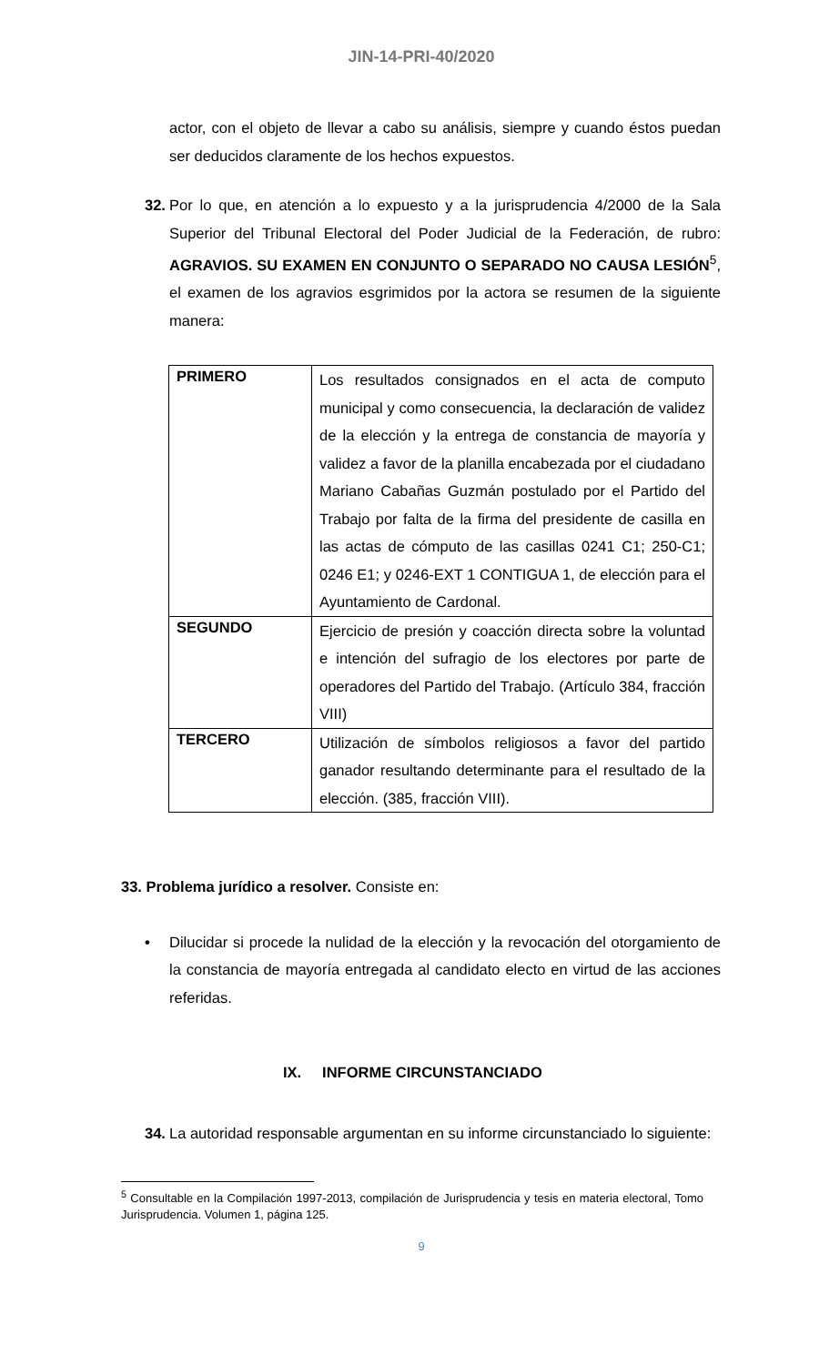JIN-14-PRI-40/2020
actor, con el objeto de llevar a cabo su análisis, siempre y cuando éstos puedan ser deducidos claramente de los hechos expuestos.
32.
Por lo que, en atención a lo expuesto y a la jurisprudencia 4/2000 de la Sala Superior del Tribunal Electoral del Poder Judicial de la Federación, de rubro: AGRAVIOS. SU EXAMEN EN CONJUNTO O SEPARADO NO CAUSA LESIÓN<sup>5</sup>, el examen de los agravios esgrimidos por la actora se resumen de la siguiente manera:
| PRIMERO | Los resultados consignados en el acta de computo municipal y como consecuencia, la declaración de validez de la elección y la entrega de constancia de mayoría y validez a favor de la planilla encabezada por el ciudadano Mariano Cabañas Guzmán postulado por el Partido del Trabajo por falta de la firma del presidente de casilla en las actas de cómputo de las casillas 0241 C1; 250-C1; 0246 E1; y 0246-EXT 1 CONTIGUA 1, de elección para el Ayuntamiento de Cardonal. |
| SEGUNDO | Ejercicio de presión y coacción directa sobre la voluntad e intención del sufragio de los electores por parte de operadores del Partido del Trabajo. (Artículo 384, fracción VIII) |
| TERCERO | Utilización de símbolos religiosos a favor del partido ganador resultando determinante para el resultado de la elección. (385, fracción VIII). |
33. Problema jurídico a resolver. Consiste en:
• Dilucidar si procede la nulidad de la elección y la revocación del otorgamiento de la constancia de mayoría entregada al candidato electo en virtud de las acciones referidas.
IX. INFORME CIRCUNSTANCIADO
34.
La autoridad responsable argumentan en su informe circunstanciado lo siguiente:
<sup>5</sup> Consultable en la Compilación 1997-2013, compilación de Jurisprudencia y tesis en materia electoral, Tomo Jurisprudencia. Volumen 1, página 125.
9